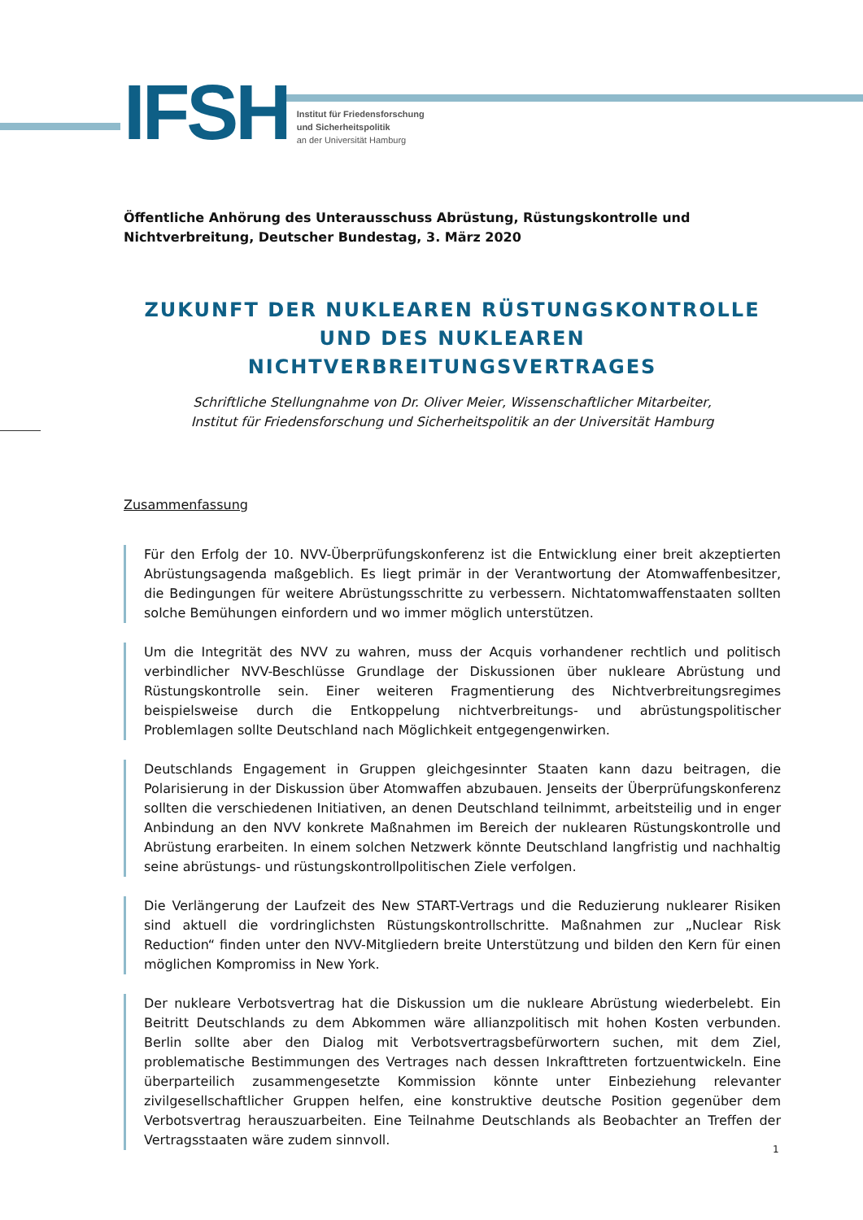IFSH
Institut für Friedensforschung
und Sicherheitspolitik
an der Universität Hamburg
Öffentliche Anhörung des Unterausschuss Abrüstung, Rüstungskontrolle und Nichtverbreitung, Deutscher Bundestag, 3. März 2020
ZUKUNFT DER NUKLEAREN RÜSTUNGSKONTROLLE UND DES NUKLEAREN NICHTVERBREITUNGSVERTRAGES
Schriftliche Stellungnahme von Dr. Oliver Meier, Wissenschaftlicher Mitarbeiter,
Institut für Friedensforschung und Sicherheitspolitik an der Universität Hamburg
Zusammenfassung
Für den Erfolg der 10. NVV-Überprüfungskonferenz ist die Entwicklung einer breit akzeptierten Abrüstungsagenda maßgeblich. Es liegt primär in der Verantwortung der Atomwaffenbesitzer, die Bedingungen für weitere Abrüstungsschritte zu verbessern. Nichtatomwaffenstaaten sollten solche Bemühungen einfordern und wo immer möglich unterstützen.
Um die Integrität des NVV zu wahren, muss der Acquis vorhandener rechtlich und politisch verbindlicher NVV-Beschlüsse Grundlage der Diskussionen über nukleare Abrüstung und Rüstungskontrolle sein. Einer weiteren Fragmentierung des Nichtverbreitungsregimes beispielsweise durch die Entkoppelung nichtverbreitungs- und abrüstungspolitischer Problemlagen sollte Deutschland nach Möglichkeit entgegengenwirken.
Deutschlands Engagement in Gruppen gleichgesinnter Staaten kann dazu beitragen, die Polarisierung in der Diskussion über Atomwaffen abzubauen. Jenseits der Überprüfungskonferenz sollten die verschiedenen Initiativen, an denen Deutschland teilnimmt, arbeitsteilig und in enger Anbindung an den NVV konkrete Maßnahmen im Bereich der nuklearen Rüstungskontrolle und Abrüstung erarbeiten. In einem solchen Netzwerk könnte Deutschland langfristig und nachhaltig seine abrüstungs- und rüstungskontrollpolitischen Ziele verfolgen.
Die Verlängerung der Laufzeit des New START-Vertrags und die Reduzierung nuklearer Risiken sind aktuell die vordringlichsten Rüstungskontrollschritte. Maßnahmen zur „Nuclear Risk Reduction“ finden unter den NVV-Mitgliedern breite Unterstützung und bilden den Kern für einen möglichen Kompromiss in New York.
Der nukleare Verbotsvertrag hat die Diskussion um die nukleare Abrüstung wiederbelebt. Ein Beitritt Deutschlands zu dem Abkommen wäre allianzpolitisch mit hohen Kosten verbunden. Berlin sollte aber den Dialog mit Verbotsvertragsbefürwortern suchen, mit dem Ziel, problematische Bestimmungen des Vertrages nach dessen Inkrafttreten fortzuentwickeln. Eine überparteilich zusammengesetzte Kommission könnte unter Einbeziehung relevanter zivilgesellschaftlicher Gruppen helfen, eine konstruktive deutsche Position gegenüber dem Verbotsvertrag herauszuarbeiten. Eine Teilnahme Deutschlands als Beobachter an Treffen der Vertragsstaaten wäre zudem sinnvoll.
1